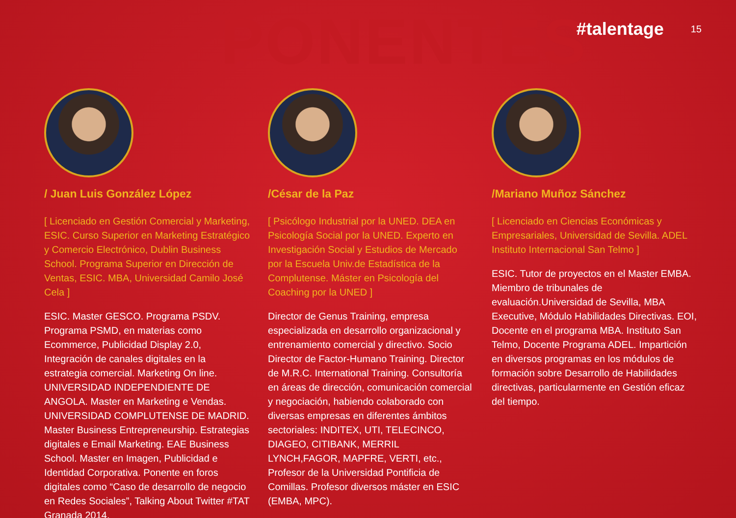PONENTES
#talentage 15
/ Juan Luis González López
[ Licenciado en Gestión Comercial y Marketing, ESIC. Curso Superior en Marketing Estratégico y Comercio Electrónico, Dublin Business School. Programa Superior en Dirección de Ventas, ESIC. MBA, Universidad Camilo José Cela ]
ESIC. Master GESCO. Programa PSDV. Programa PSMD, en materias como Ecommerce, Publicidad Display 2.0, Integración de canales digitales en la estrategia comercial. Marketing On line. UNIVERSIDAD INDEPENDIENTE DE ANGOLA. Master en Marketing e Vendas. UNIVERSIDAD COMPLUTENSE DE MADRID. Master Business Entrepreneurship. Estrategias digitales e Email Marketing. EAE Business School. Master en Imagen, Publicidad e Identidad Corporativa. Ponente en foros digitales como “Caso de desarrollo de negocio en Redes Sociales”, Talking About Twitter #TAT Granada 2014.
/César de la Paz
[ Psicólogo Industrial por la UNED. DEA en Psicología Social por la UNED. Experto en Investigación Social y Estudios de Mercado por la Escuela Univ.de Estadística de la Complutense. Máster en Psicología del Coaching por la UNED ]
Director de Genus Training, empresa especializada en desarrollo organizacional y entrenamiento comercial y directivo. Socio Director de Factor-Humano Training. Director de M.R.C. International Training. Consultoría en áreas de dirección, comunicación comercial y negociación, habiendo colaborado con diversas empresas en diferentes ámbitos sectoriales: INDITEX, UTI, TELECINCO, DIAGEO, CITIBANK, MERRIL LYNCH,FAGOR, MAPFRE, VERTI, etc., Profesor de la Universidad Pontificia de Comillas. Profesor diversos máster en ESIC (EMBA, MPC).
/Mariano Muñoz Sánchez
[ Licenciado en Ciencias Económicas y Empresariales, Universidad de Sevilla. ADEL Instituto Internacional San Telmo ]
ESIC. Tutor de proyectos en el Master EMBA. Miembro de tribunales de evaluación.Universidad de Sevilla, MBA Executive, Módulo Habilidades Directivas. EOI, Docente en el programa MBA. Instituto San Telmo, Docente Programa ADEL. Impartición en diversos programas en los módulos de formación sobre Desarrollo de Habilidades directivas, particularmente en Gestión eficaz del tiempo.